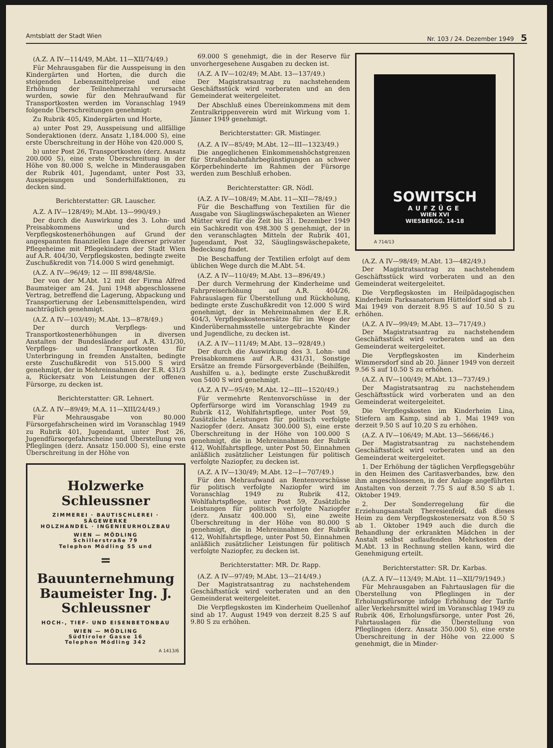Amtsblatt der Stadt Wien Nr. 103 / 24. Dezember 1949 5
(A.Z. A IV—114/49, M.Abt. 11—XII/74/49.)
Für Mehrausgaben für die Ausspeisung in den Kindergärten und Horten, die durch die steigenden Lebensmittelpreise und eine Erhöhung der Teilnehmerzahl verursacht wurden, sowie für den Mehraufwand für Transportkosten werden im Voranschlag 1949 folgende Überschreitungen genehmigt:
Zu Rubrik 405, Kindergärten und Horte,
a) unter Post 29, Ausspeisung und allfällige Sonderaktionen (derz. Ansatz 1,184.000 S), eine erste Überschreitung in der Höhe von 420.000 S,
b) unter Post 26, Transportkosten (derz. Ansatz 200.000 S), eine erste Überschreitung in der Höhe von 80.000 S, welche in Minderausgaben der Rubrik 401, Jugendamt, unter Post 33, Ausspeisungen und Sonderhilfaktionen, zu decken sind.
Berichterstatter: GR. Lauscher.
A.Z. A IV—128/49); M.Abt. 13—990/49.)
Der durch die Auswirkung des 3. Lohn- und Preisabkommens und durch Verpflegskostenerhöhungen auf Grund der angespannten finanziellen Lage diverser privater Pflegeheime mit Pflegekindern der Stadt Wien auf A.R. 404/30, Verpflegskosten, bedingte zweite Zuschußkredit von 714.000 S wird genehmigt.
(A.Z. A IV—96/49; 12 — III 898/48/Sle.
Der von der M.Abt. 12 mit der Firma Alfred Baumsteiger am 24. Juni 1948 abgeschlossene Vertrag, betreffend die Lagerung, Abpackung und Transportierung der Lebensmittelspenden, wird nachträglich genehmigt.
(A.Z. A IV—103/49); M.Abt. 13—878/49.)
Der durch Verpflegs- und Transportkostenerhöhungen in diversen Anstalten der Bundesländer auf A.R. 431/30, Verpflegs- und Transportkosten für Unterbringung in fremden Anstalten, bedingte erste Zuschußkredit von 515.000 S wird genehmigt, der in Mehreinnahmen der E.R. 431/3 a, Rückersatz von Leistungen der offenen Fürsorge, zu decken ist.
Berichterstatter: GR. Lehnert.
(A.Z. A IV—89/49; M.A. 11—XIII/24/49.)
Für Mehrausgabe von 80.000 Fürsorgefahrscheinen wird im Voranschlag 1949 zu Rubrik 401, Jugendamt, unter Post 26, Jugendfürsorgefahrscheine und Überstellung von Pfleglingen (derz. Ansatz 150.000 S), eine erste Überschreitung in der Höhe von
Holzwerke
Schleussner
ZIMMEREI · BAUTISCHLEREI · SÄGEWERKE
HOLZHANDEL · INGENIEURHOLZBAU
WIEN — MÖDLING
Schillerstraße 79
Telephon Mödling 55 und
=
Bauunternehmung
Baumeister Ing. J. Schleussner
HOCH-, TIEF- UND EISENBETONBAU
WIEN — MÖDLING
Südtiroler Gasse 16
Telephon Mödling 342
A 1413/6
69.000 S genehmigt, die in der Reserve für unvorhergesehene Ausgaben zu decken ist.
(A.Z. A IV—102/49; M.Abt. 13—137/49.)
Der Magistratsantrag zu nachstehendem Geschäftsstück wird vorberaten und an den Gemeinderat weitergeleitet.
Der Abschluß eines Übereinkommens mit dem Zentralkrippenverein wird mit Wirkung vom 1. Jänner 1949 genehmigt.
Berichterstatter: GR. Mistinger.
(A.Z. A IV—85/49; M.Abt. 12—III—1323/49.)
Die angeglichenen Einkommenshöchstgrenzen für Straßenbahnfahrbegünstigungen an schwer Körperbehinderte im Rahmen der Fürsorge werden zum Beschluß erhoben.
Berichterstatter: GR. Nödl.
(A.Z. A IV—108/49; M.Abt. 11—XII—78/49.)
Für die Beschaffung von Textilien für die Ausgabe von Säuglingswäschepaketen an Wiener Mütter wird für die Zeit bis 31. Dezember 1949 ein Sachkredit von 498.300 S genehmigt, der in den veranschlagten Mitteln der Rubrik 401, Jugendamt, Post 32, Säuglingswäschepakete, Bedeckung findet.
Die Beschaffung der Textilien erfolgt auf dem üblichen Wege durch die M.Abt. 54.
(A.Z. A IV—110/49; M.Abt. 13—896/49.)
Der durch Vermehrung der Kinderheime und Fahrpreiserhöhung auf A.R. 404/26, Fahrauslagen für Überstellung und Rückholung, bedingte erste Zuschußkredit von 12.000 S wird genehmigt, der in Mehreinnahmen der E.R. 404/3, Verpflegskostenersätze für im Wege der Kinderübernahmsstelle untergebrachte Kinder und Jugendliche, zu decken ist.
(A.Z. A IV—111/49; M.Abt. 13—928/49.)
Der durch die Auswirkung des 3. Lohn- und Preisabkommens auf A.R. 431/31, Sonstige Ersätze an fremde Fürsorgeverbände (Beihilfen, Aushilfen u. a.), bedingte erste Zuschußkredit von 5400 S wird genehmigt.
(A.Z. A IV—95/49; M.Abt. 12—III—1520/49.)
Für vermehrte Rentenvorschüsse in der Opferfürsorge wird im Voranschlag 1949 zu Rubrik 412, Wohlfahrtspflege, unter Post 59, Zusätzliche Leistungen für politisch verfolgte Naziopfer (derz. Ansatz 300.000 S), eine erste Überschreitung in der Höhe von 100.000 S genehmigt, die in Mehreinnahmen der Rubrik 412, Wohlfahrtspflege, unter Post 50, Einnahmen anläßlich zusätzlicher Leistungen für politisch verfolgte Naziopfer, zu decken ist.
(A.Z. A IV—130/49; M.Abt. 12—I—707/49.)
Für den Mehraufwand an Rentenvorschüsse für politisch verfolgte Naziopfer wird im Voranschlag 1949 zu Rubrik 412, Wohlfahrtspflege, unter Post 59, Zusätzliche Leistungen für politisch verfolgte Naziopfer (derz. Ansatz 400.000 S), eine zweite Überschreitung in der Höhe von 80.000 S genehmigt, die in Mehreinnahmen der Rubrik 412, Wohlfahrtspflege, unter Post 50, Einnahmen anläßlich zusätzlicher Leistungen für politisch verfolgte Naziopfer, zu decken ist.
Berichterstatter: MR. Dr. Rapp.
(A.Z. A IV—97/49; M.Abt. 13—214/49.)
Der Magistratsantrag zu nachstehendem Geschäftsstück wird vorberaten und an den Gemeinderat weitergeleitet.
Die Verpflegskosten im Kinderheim Quellenhof sind ab 17. August 1949 von derzeit 8.25 S auf 9.80 S zu erhöhen.
SOWITSCH
AUFZÜGE
WIEN XVI
WIESBERGG. 14-18
A 714/13
(A.Z. A IV—98/49; M.Abt. 13—482/49.)
Der Magistratsantrag zu nachstehendem Geschäftsstück wird vorberaten und an den Gemeinderat weitergeleitet.
Die Verpflegskosten im Heilpädagogischen Kinderheim Parksanatorium Hütteldorf sind ab 1. Mai 1949 von derzeit 8.95 S auf 10.50 S zu erhöhen.
(A.Z. A IV—99/49; M.Abt. 13—717/49.)
Der Magistratsantrag zu nachstehendem Geschäftsstück wird vorberaten und an den Gemeinderat weitergeleitet.
Die Verpflegskosten im Kinderheim Wimmersdorf sind ab 20. Jänner 1949 von derzeit 9.56 S auf 10.50 S zu erhöhen.
(A.Z. A IV—100/49; M.Abt. 13—737/49.)
Der Magistratsantrag zu nachstehendem Geschäftsstück wird vorberaten und an den Gemeinderat weitergeleitet.
Die Verpflegskosten im Kinderheim Lina, Stiefern am Kamp, sind ab 1. Mai 1949 von derzeit 9.50 S auf 10.20 S zu erhöhen.
(A.Z. A IV—106/49; M.Abt. 13—5666/46.)
Der Magistratsantrag zu nachstehendem Geschäftsstück wird vorberaten und an den Gemeinderat weitergeleitet.
1. Der Erhöhung der täglichen Verpflegsgebühr in den Heimen des Caritasverbandes, bzw. den ihm angeschlossenen, in der Anlage angeführten Anstalten von derzeit 7.75 S auf 8.50 S ab 1. Oktober 1949.
2. Der Sonderregelung für die Erziehungsanstalt Theresienfeld, daß dieses Heim zu dem Verpflegskostenersatz von 8.50 S ab 1. Oktober 1949 auch die durch die Behandlung der erkrankten Mädchen in der Anstalt selbst auflaufenden Mehrkosten der M.Abt. 13 in Rechnung stellen kann, wird die Genehmigung erteilt.
Berichterstatter: SR. Dr. Karbas.
(A.Z. A IV—113/49; M.Abt. 11—XII/79/1949.)
Für Mehrausgaben an Fahrtauslagen für die Überstellung von Pfleglingen in der Erholungsfürsorge infolge Erhöhung der Tarife aller Verkehrsmittel wird im Voranschlag 1949 zu Rubrik 406, Erholungsfürsorge, unter Post 26, Fahrtauslagen für die Überstellung von Pfleglingen (derz. Ansatz 350.000 S), eine erste Überschreitung in der Höhe von 22.000 S genehmigt, die in Minder-